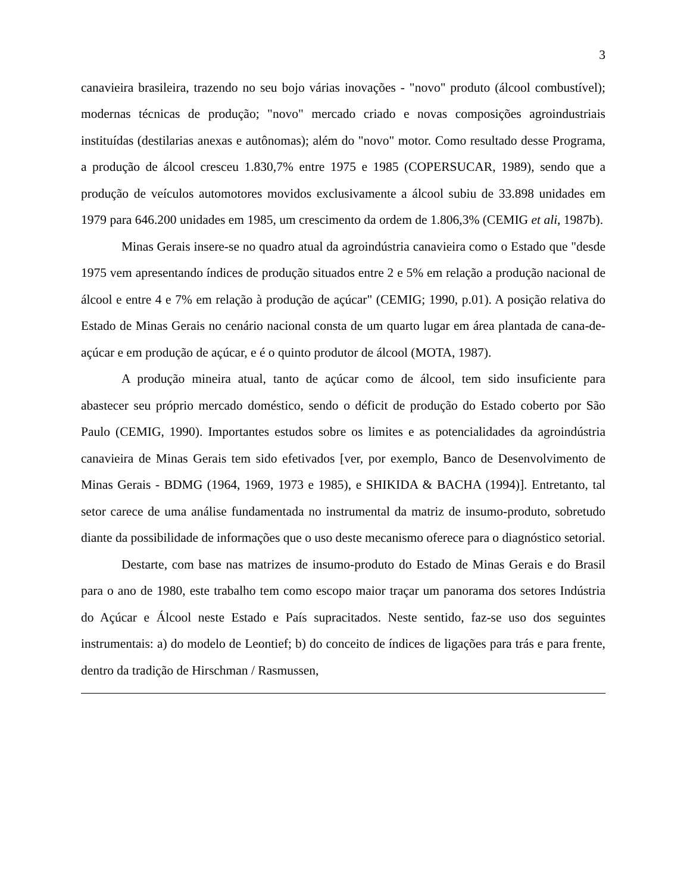3
canavieira brasileira, trazendo no seu bojo várias inovações - "novo" produto (álcool combustível); modernas técnicas de produção; "novo" mercado criado e novas composições agroindustriais instituídas (destilarias anexas e autônomas); além do "novo" motor. Como resultado desse Programa, a produção de álcool cresceu 1.830,7% entre 1975 e 1985 (COPERSUCAR, 1989), sendo que a produção de veículos automotores movidos exclusivamente a álcool subiu de 33.898 unidades em 1979 para 646.200 unidades em 1985, um crescimento da ordem de 1.806,3% (CEMIG et ali, 1987b).
Minas Gerais insere-se no quadro atual da agroindústria canavieira como o Estado que "desde 1975 vem apresentando índices de produção situados entre 2 e 5% em relação a produção nacional de álcool e entre 4 e 7% em relação à produção de açúcar" (CEMIG; 1990, p.01). A posição relativa do Estado de Minas Gerais no cenário nacional consta de um quarto lugar em área plantada de cana-de-açúcar e em produção de açúcar, e é o quinto produtor de álcool (MOTA, 1987).
A produção mineira atual, tanto de açúcar como de álcool, tem sido insuficiente para abastecer seu próprio mercado doméstico, sendo o déficit de produção do Estado coberto por São Paulo (CEMIG, 1990). Importantes estudos sobre os limites e as potencialidades da agroindústria canavieira de Minas Gerais tem sido efetivados [ver, por exemplo, Banco de Desenvolvimento de Minas Gerais - BDMG (1964, 1969, 1973 e 1985), e SHIKIDA & BACHA (1994)]. Entretanto, tal setor carece de uma análise fundamentada no instrumental da matriz de insumo-produto, sobretudo diante da possibilidade de informações que o uso deste mecanismo oferece para o diagnóstico setorial.
Destarte, com base nas matrizes de insumo-produto do Estado de Minas Gerais e do Brasil para o ano de 1980, este trabalho tem como escopo maior traçar um panorama dos setores Indústria do Açúcar e Álcool neste Estado e País supracitados. Neste sentido, faz-se uso dos seguintes instrumentais: a) do modelo de Leontief; b) do conceito de índices de ligações para trás e para frente, dentro da tradição de Hirschman / Rasmussen,